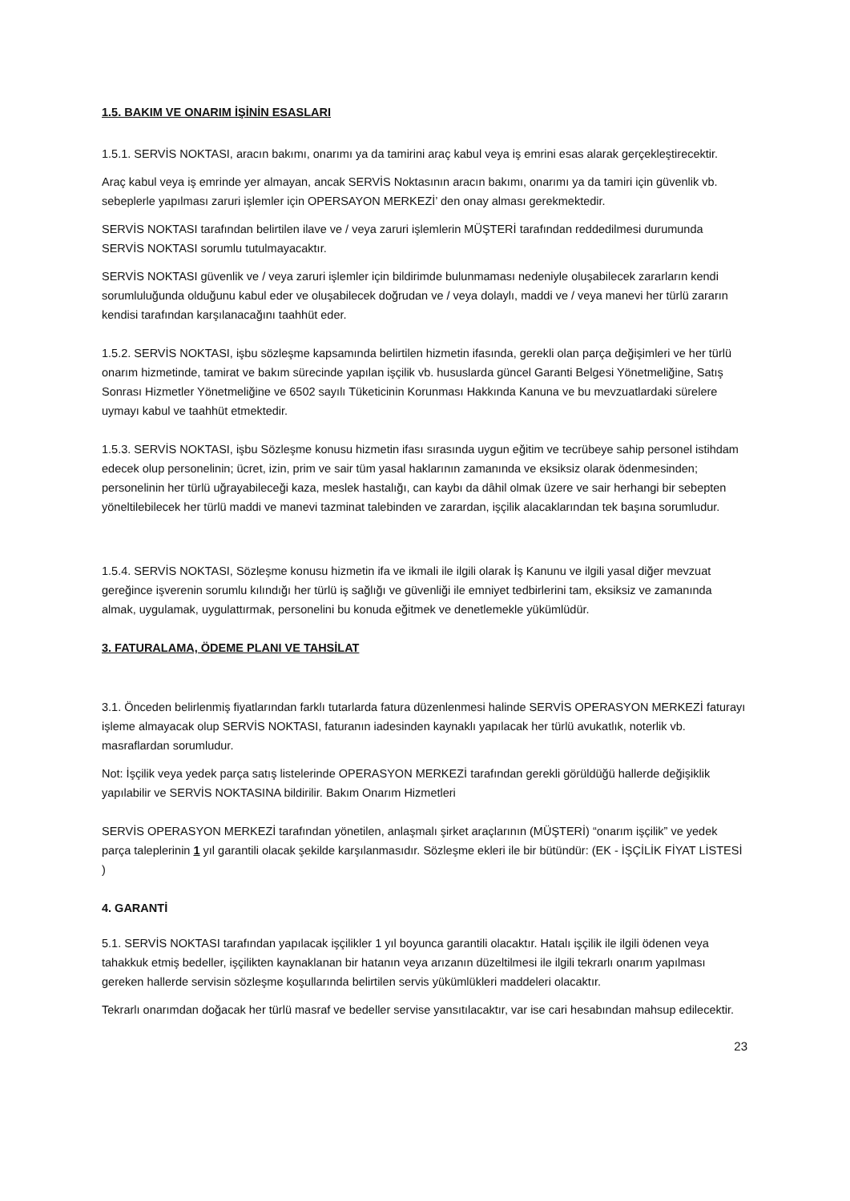1.5. BAKIM VE ONARIM İŞİNİN ESASLARI
1.5.1. SERVİS NOKTASI, aracın bakımı, onarımı ya da tamirini araç kabul veya iş emrini esas alarak gerçekleştirecektir.
Araç kabul veya iş emrinde yer almayan, ancak SERVİS Noktasının aracın bakımı, onarımı ya da tamiri için güvenlik vb. sebeplerle yapılması zaruri işlemler için OPERSAYON MERKEZİ’ den onay alması gerekmektedir.
SERVİS NOKTASI tarafından belirtilen ilave ve / veya zaruri işlemlerin MÜŞTERİ tarafından reddedilmesi durumunda SERVİS NOKTASI sorumlu tutulmayacaktır.
SERVİS NOKTASI güvenlik ve / veya zaruri işlemler için bildirimde bulunmaması nedeniyle oluşabilecek zararların kendi sorumluluğunda olduğunu kabul eder ve oluşabilecek doğrudan ve / veya dolaylı, maddi ve / veya manevi her türlü zararın kendisi tarafından karşılanacağını taahhüt eder.
1.5.2. SERVİS NOKTASI, işbu sözleşme kapsamında belirtilen hizmetin ifasında, gerekli olan parça değişimleri ve her türlü onarım hizmetinde, tamirat ve bakım sürecinde yapılan işçilik vb. hususlarda güncel Garanti Belgesi Yönetmeliğine, Satış Sonrası Hizmetler Yönetmeliğine ve 6502 sayılı Tüketicinin Korunması Hakkında Kanuna ve bu mevzuatlardaki sürelere uymayı kabul ve taahhüt etmektedir.
1.5.3. SERVİS NOKTASI, işbu Sözleşme konusu hizmetin ifası sırasında uygun eğitim ve tecrübeye sahip personel istihdam edecek olup personelinin; ücret, izin, prim ve sair tüm yasal haklarının zamanında ve eksiksiz olarak ödenmesinden; personelinin her türlü uğrayabileceği kaza, meslek hastalığı, can kaybı da dâhil olmak üzere ve sair herhangi bir sebepten yöneltilebilecek her türlü maddi ve manevi tazminat talebinden ve zarardan, işçilik alacaklarından tek başına sorumludur.
1.5.4. SERVİS NOKTASI, Sözleşme konusu hizmetin ifa ve ikmali ile ilgili olarak İş Kanunu ve ilgili yasal diğer mevzuat gereğince işverenin sorumlu kılındığı her türlü iş sağlığı ve güvenliği ile emniyet tedbirlerini tam, eksiksiz ve zamanında almak, uygulamak, uygulattırmak, personelini bu konuda eğitmek ve denetlemekle yükümlüdür.
3. FATURALAMA, ÖDEME PLANI VE TAHSİLAT
3.1. Önceden belirlenmiş fiyatlarından farklı tutarlarda fatura düzenlenmesi halinde SERVİS OPERASYON MERKEZİ faturayı işleme almayacak olup SERVİS NOKTASI, faturanın iadesinden kaynaklı yapılacak her türlü avukatlık, noterlik vb. masraflardan sorumludur.
Not: İşçilik veya yedek parça satış listelerinde OPERASYON MERKEZİ tarafından gerekli görüldüğü hallerde değişiklik yapılabilir ve SERVİS NOKTASINA bildirilir. Bakım Onarım Hizmetleri
SERVİS OPERASYON MERKEZİ tarafından yönetilen, anlaşmalı şirket araçlarının (MÜŞTERİ) “onarım işçilik” ve yedek parça taleplerinin 1 yıl garantili olacak şekilde karşılanmasıdır. Sözleşme ekleri ile bir bütündür: (EK - İŞÇİLİK FİYAT LİSTESİ )
4. GARANTİ
5.1. SERVİS NOKTASI tarafından yapılacak işçilikler 1 yıl boyunca garantili olacaktır. Hatalı işçilik ile ilgili ödenen veya tahakkuk etmiş bedeller, işçilikten kaynaklanan bir hatanın veya arızanın düzeltilmesi ile ilgili tekrarlı onarım yapılması gereken hallerde servisin sözleşme koşullarında belirtilen servis yükümlükleri maddeleri olacaktır.
Tekrarlı onarımdan doğacak her türlü masraf ve bedeller servise yansıtılacaktır, var ise cari hesabından mahsup edilecektir.
23